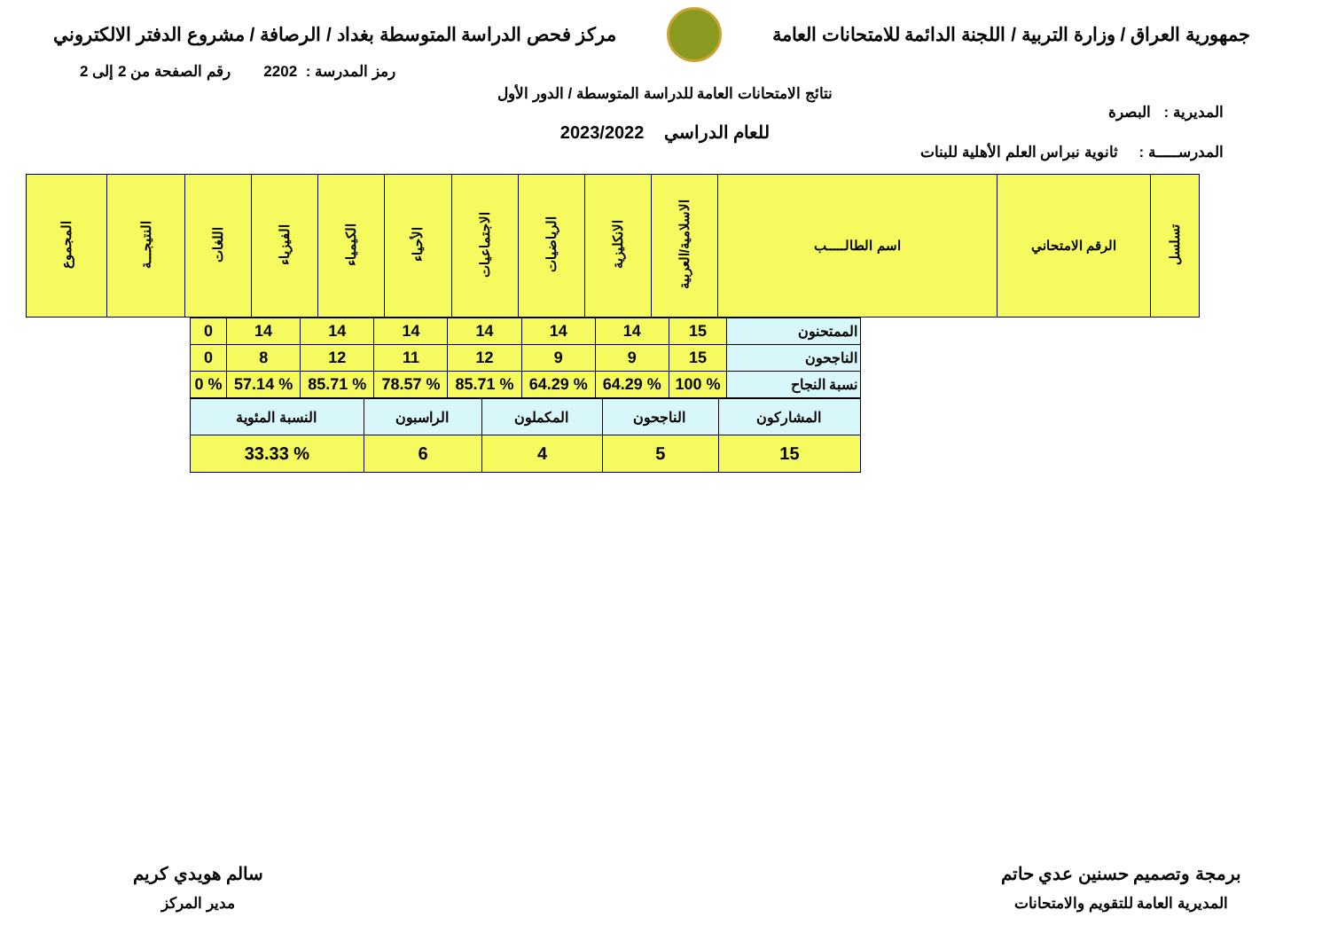جمهورية العراق / وزارة التربية / اللجنة الدائمة للامتحانات العامة
مركز فحص الدراسة المتوسطة بغداد / الرصافة / مشروع الدفتر الالكتروني
رمز المدرسة : 2202 رقم الصفحة من 2 إلى 2
نتائج الامتحانات العامة للدراسة المتوسطة / الدور الأول
المديرية : البصرة
للعام الدراسي 2023/2022
المدرســـــة : ثانوية نبراس العلم الأهلية للبنات
| تسلسل | الرقم الامتحاني | اسم الطالـــــب | الاسلامية/العربية | الانكليزية | الرياضيات | الاجتماعيات | الأحياء | الكيمياء | الفيزياء | اللغات | النتيجـــة | المجموع |
| --- | --- | --- | --- | --- | --- | --- | --- | --- | --- | --- | --- | --- |
| الممتحنون | 15 | 14 | 14 | 14 | 14 | 14 | 14 | 0 |
| الناجحون | 15 | 9 | 9 | 12 | 11 | 12 | 8 | 0 |
| نسبة النجاح | % 100 | % 64.29 | % 64.29 | % 85.71 | % 78.57 | % 85.71 | % 57.14 | % 0 |
| المشاركون | الناجحون | المكملون | الراسبون | النسبة المئوية |
| 15 | 5 | 4 | 6 | % 33.33 |
برمجة وتصميم حسنين عدي حاتم
المديرية العامة للتقويم والامتحانات
سالم هويدي كريم
مدير المركز